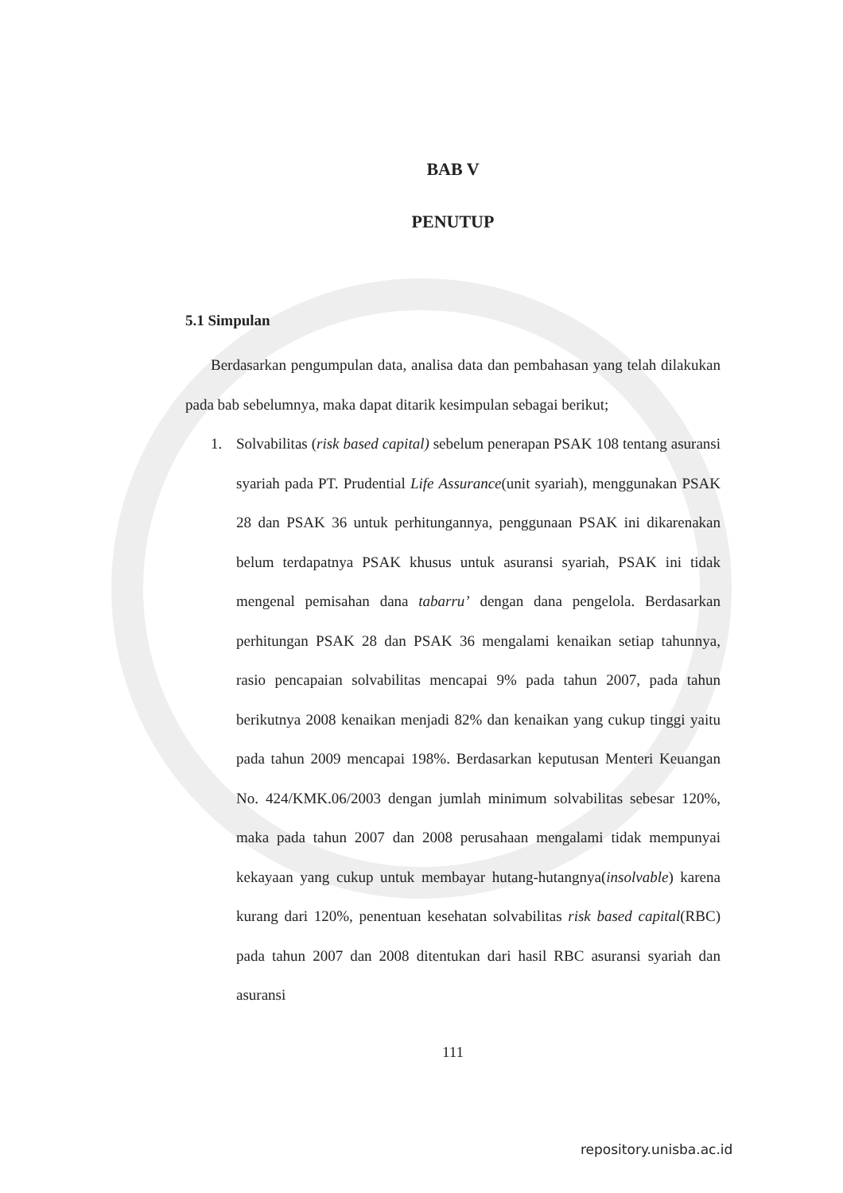BAB V
PENUTUP
5.1 Simpulan
Berdasarkan pengumpulan data, analisa data dan pembahasan yang telah dilakukan pada bab sebelumnya, maka dapat ditarik kesimpulan sebagai berikut;
1. Solvabilitas (risk based capital) sebelum penerapan PSAK 108 tentang asuransi syariah pada PT. Prudential Life Assurance(unit syariah), menggunakan PSAK 28 dan PSAK 36 untuk perhitungannya, penggunaan PSAK ini dikarenakan belum terdapatnya PSAK khusus untuk asuransi syariah, PSAK ini tidak mengenal pemisahan dana tabarru’ dengan dana pengelola. Berdasarkan perhitungan PSAK 28 dan PSAK 36 mengalami kenaikan setiap tahunnya, rasio pencapaian solvabilitas mencapai 9% pada tahun 2007, pada tahun berikutnya 2008 kenaikan menjadi 82% dan kenaikan yang cukup tinggi yaitu pada tahun 2009 mencapai 198%. Berdasarkan keputusan Menteri Keuangan No. 424/KMK.06/2003 dengan jumlah minimum solvabilitas sebesar 120%, maka pada tahun 2007 dan 2008 perusahaan mengalami tidak mempunyai kekayaan yang cukup untuk membayar hutang-hutangnya(insolvable) karena kurang dari 120%, penentuan kesehatan solvabilitas risk based capital(RBC) pada tahun 2007 dan 2008 ditentukan dari hasil RBC asuransi syariah dan asuransi
111
repository.unisba.ac.id